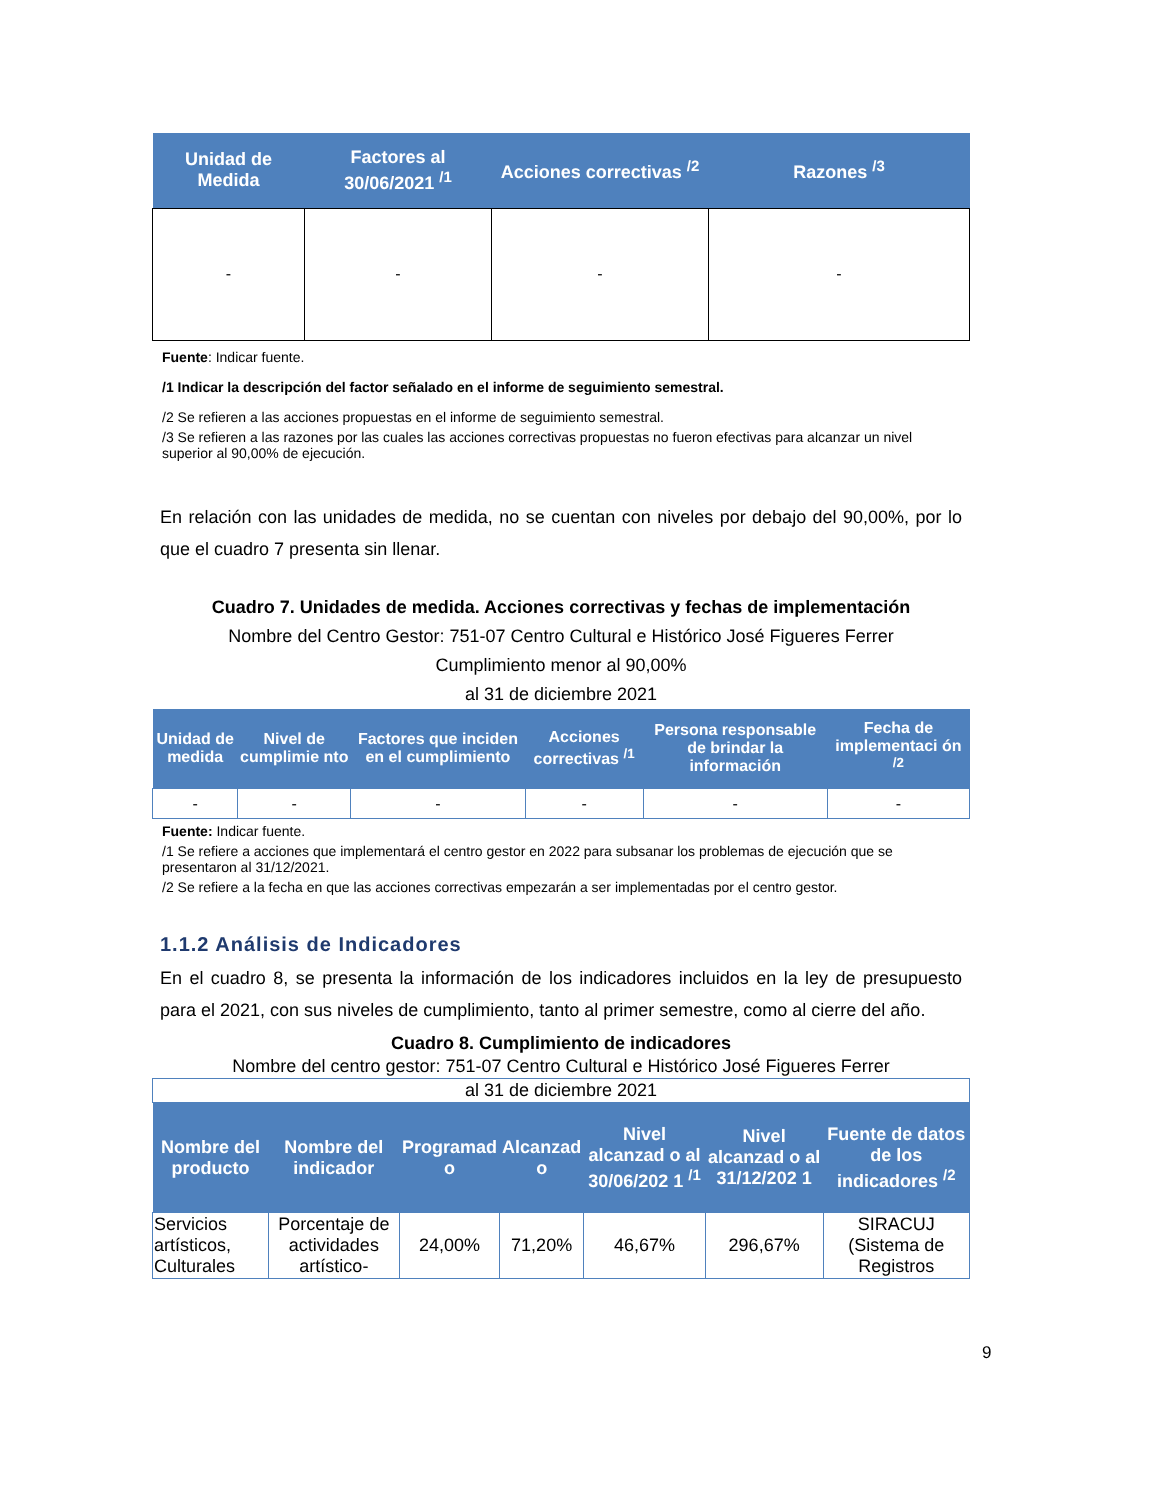| Unidad de Medida | Factores al 30/06/2021 <sup>/1</sup> | Acciones correctivas <sup>/2</sup> | Razones <sup>/3</sup> |
| --- | --- | --- | --- |
| - | - | - | - |
Fuente: Indicar fuente.
/1 Indicar la descripción del factor señalado en el informe de seguimiento semestral.
/2 Se refieren a las acciones propuestas en el informe de seguimiento semestral.
/3 Se refieren a las razones por las cuales las acciones correctivas propuestas no fueron efectivas para alcanzar un nivel superior al 90,00% de ejecución.
En relación con las unidades de medida, no se cuentan con niveles por debajo del 90,00%, por lo que el cuadro 7 presenta sin llenar.
Cuadro 7. Unidades de medida. Acciones correctivas y fechas de implementación
Nombre del Centro Gestor: 751-07 Centro Cultural e Histórico José Figueres Ferrer
Cumplimiento menor al 90,00%
al 31 de diciembre 2021
| Unidad de medida | Nivel de cumplimie nto | Factores que inciden en el cumplimiento | Acciones correctivas <sup>/1</sup> | Persona responsable de brindar la información | Fecha de implementaci ón <sup>/2</sup> |
| --- | --- | --- | --- | --- | --- |
| - | - | - | - | - | - |
Fuente: Indicar fuente.
/1 Se refiere a acciones que implementará el centro gestor en 2022 para subsanar los problemas de ejecución que se presentaron al 31/12/2021.
/2 Se refiere a la fecha en que las acciones correctivas empezarán a ser implementadas por el centro gestor.
1.1.2 Análisis de Indicadores
En el cuadro 8, se presenta la información de los indicadores incluidos en la ley de presupuesto para el 2021, con sus niveles de cumplimiento, tanto al primer semestre, como al cierre del año.
Cuadro 8. Cumplimiento de indicadores
Nombre del centro gestor: 751-07 Centro Cultural e Histórico José Figueres Ferrer
| al 31 de diciembre 2021 | | | | | | |
| Nombre del producto | Nombre del indicador | Programad o | Alcanzad o | Nivel alcanzad o al 30/06/202 1 <sup>/1</sup> | Nivel alcanzad o al 31/12/202 1 | Fuente de datos de los indicadores <sup>/2</sup> |
| Servicios artísticos, Culturales | Porcentaje de actividades artístico- | 24,00% | 71,20% | 46,67% | 296,67% | SIRACUJ (Sistema de Registros |
9